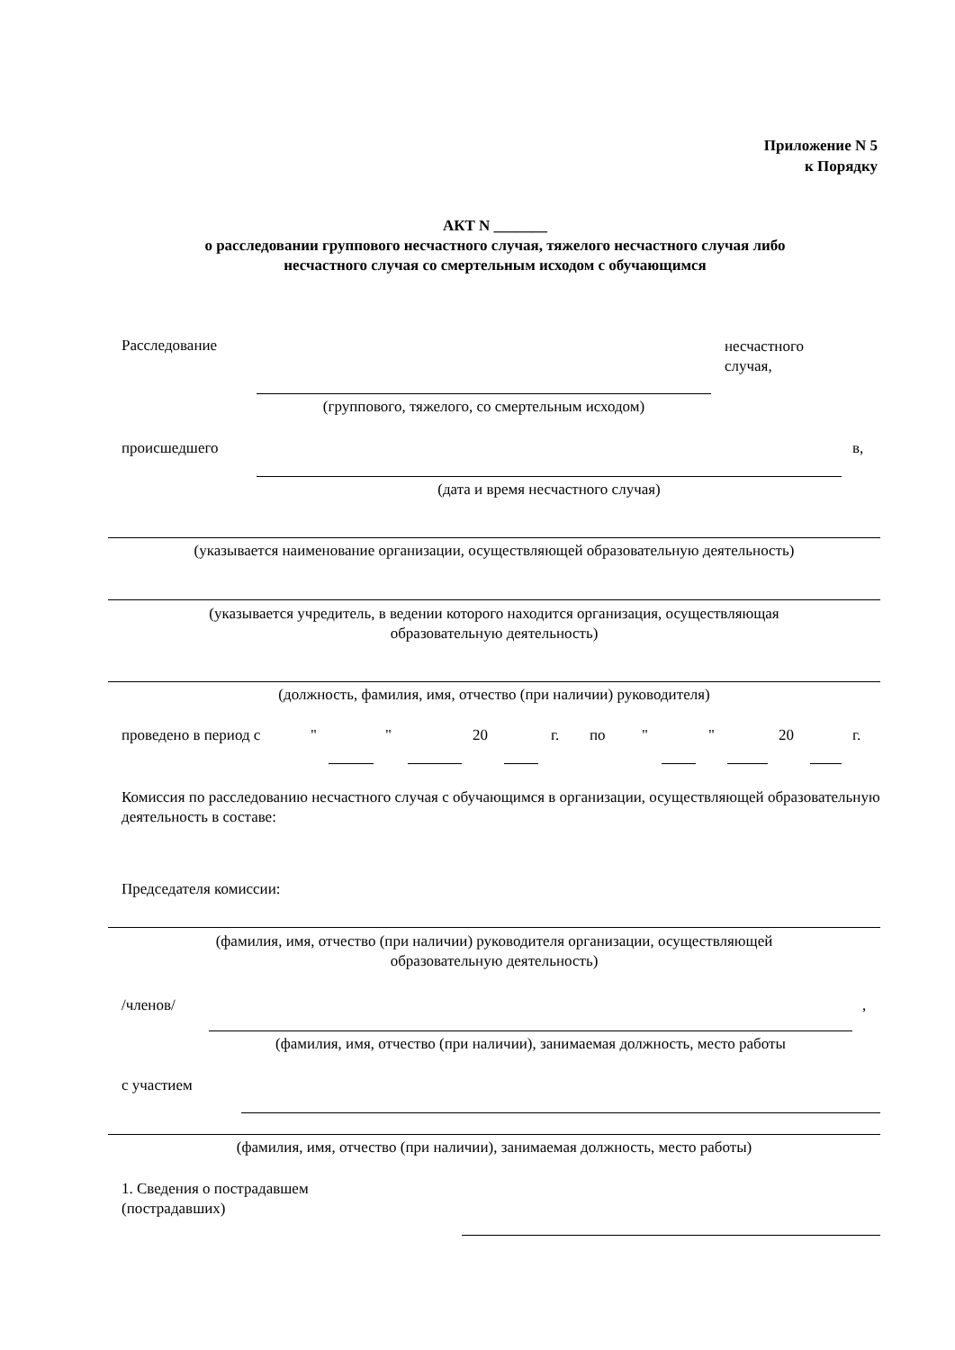Приложение N 5
к Порядку
АКТ N _______
о расследовании группового несчастного случая, тяжелого несчастного случая либо
несчастного случая со смертельным исходом с обучающимся
Расследование
несчастного
случая,
(группового, тяжелого, со смертельным исходом)
происшедшего в,
(дата и время несчастного случая)
(указывается наименование организации, осуществляющей образовательную деятельность)
(указывается учредитель, в ведении которого находится организация, осуществляющая
образовательную деятельность)
(должность, фамилия, имя, отчество (при наличии) руководителя)
проведено в период с " " 20 г. по " " 20 г.
Комиссия по расследованию несчастного случая с обучающимся в организации, осуществляющей образовательную деятельность в составе:
Председателя комиссии:
(фамилия, имя, отчество (при наличии) руководителя организации, осуществляющей
образовательную деятельность)
/членов/ ,
(фамилия, имя, отчество (при наличии), занимаемая должность, место работы
с участием
(фамилия, имя, отчество (при наличии), занимаемая должность, место работы)
1. Сведения о пострадавшем
(пострадавших)